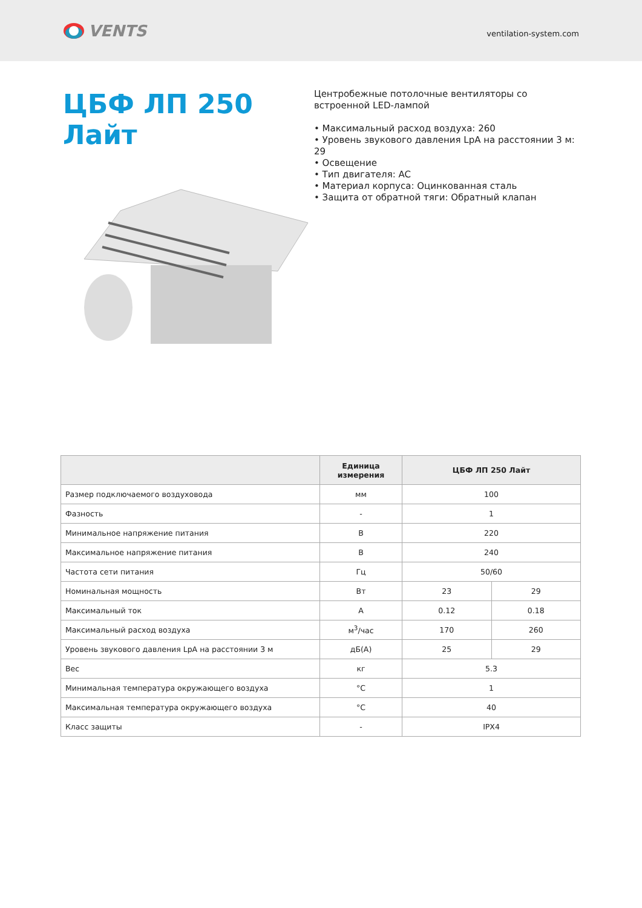VENTS
ventilation-system.com
ЦБФ ЛП 250 Лайт
Центробежные потолочные вентиляторы со встроенной LED-лампой
• Максимальный расход воздуха: 260
• Уровень звукового давления LpA на расстоянии 3 м: 29
• Освещение
• Тип двигателя: AC
• Материал корпуса: Оцинкованная сталь
• Защита от обратной тяги: Обратный клапан
| | Единица измерения | ЦБФ ЛП 250 Лайт | |
| --- | --- | --- | --- |
| Размер подключаемого воздуховода | мм | 100 | |
| Фазность | - | 1 | |
| Минимальное напряжение питания | В | 220 | |
| Максимальное напряжение питания | В | 240 | |
| Частота сети питания | Гц | 50/60 | |
| Номинальная мощность | Вт | 23 | 29 |
| Максимальный ток | А | 0.12 | 0.18 |
| Максимальный расход воздуха | м<sup>3</sup>/час | 170 | 260 |
| Уровень звукового давления LpA на расстоянии 3 м | дБ(А) | 25 | 29 |
| Вес | кг | 5.3 | |
| Минимальная температура окружающего воздуха | °C | 1 | |
| Максимальная температура окружающего воздуха | °C | 40 | |
| Класс защиты | - | IPX4 | |